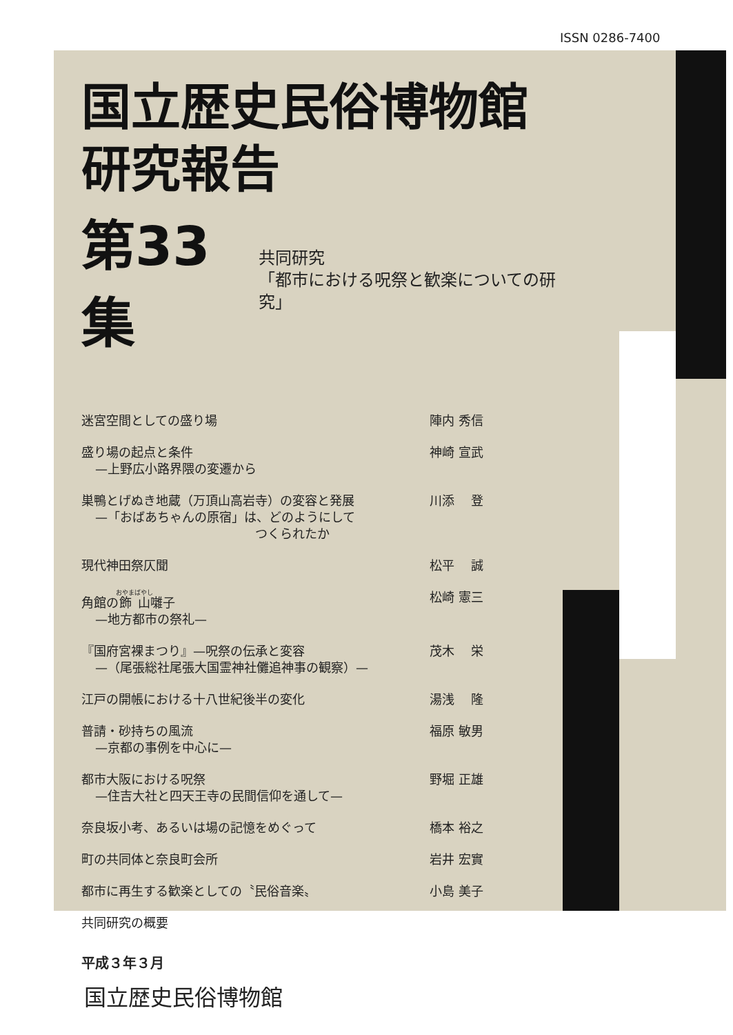ISSN 0286-7400
国立歴史民俗博物館
研究報告
第33集
共同研究
「都市における呪祭と歓楽についての研究」
迷宮空間としての盛り場 陣内 秀信
盛り場の起点と条件
—上野広小路界隈の変遷から 神崎 宣武
巣鴨とげぬき地蔵（万頂山高岩寺）の変容と発展
—「おばあちゃんの原宿」は、どのようにして
　　　　　　　　　　　　　　つくられたか 川添　 登
現代神田祭仄聞 松平　 誠
角館の飾山囃子
—地方都市の祭礼— 松崎 憲三
『国府宮裸まつり』—呪祭の伝承と変容
—（尾張総社尾張大国霊神社儺追神事の観察）— 茂木　 栄
江戸の開帳における十八世紀後半の変化 湯浅　 隆
普請・砂持ちの風流
—京都の事例を中心に— 福原 敏男
都市大阪における呪祭
—住吉大社と四天王寺の民間信仰を通して— 野堀 正雄
奈良坂小考、あるいは場の記憶をめぐって 橋本 裕之
町の共同体と奈良町会所 岩井 宏實
都市に再生する歓楽としての〝民俗音楽〟 小島 美子
共同研究の概要
平成３年３月
国立歴史民俗博物館